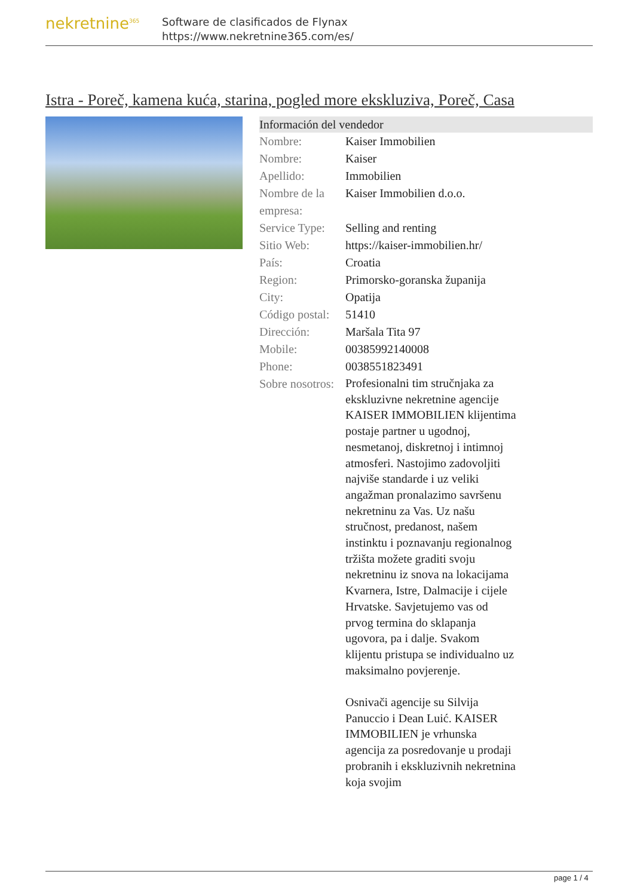nekretnine<sup>365</sup>
Software de clasificados de Flynax
https://www.nekretnine365.com/es/
Istra - Poreč, kamena kuća, starina, pogled more ekskluziva, Poreč, Casa
Información del vendedor
| Nombre: | Kaiser Immobilien |
| Nombre: | Kaiser |
| Apellido: | Immobilien |
| Nombre de la empresa: | Kaiser Immobilien d.o.o. |
| Service Type: | Selling and renting |
| Sitio Web: | https://kaiser-immobilien.hr/ |
| País: | Croatia |
| Region: | Primorsko-goranska županija |
| City: | Opatija |
| Código postal: | 51410 |
| Dirección: | Maršala Tita 97 |
| Mobile: | 00385992140008 |
| Phone: | 0038551823491 |
| Sobre nosotros: | Profesionalni tim stručnjaka za ekskluzivne nekretnine agencije KAISER IMMOBILIEN klijentima postaje partner u ugodnoj, nesmetanoj, diskretnoj i intimnoj atmosferi. Nastojimo zadovoljiti najviše standarde i uz veliki angažman pronalazimo savršenu nekretninu za Vas. Uz našu stručnost, predanost, našem instinktu i poznavanju regionalnog tržišta možete graditi svoju nekretninu iz snova na lokacijama Kvarnera, Istre, Dalmacije i cijele Hrvatske. Savjetujemo vas od prvog termina do sklapanja ugovora, pa i dalje. Svakom klijentu pristupa se individualno uz maksimalno povjerenje. Osnivači agencije su Silvija Panuccio i Dean Luić. KAISER IMMOBILIEN je vrhunska agencija za posredovanje u prodaji probranih i ekskluzivnih nekretnina koja svojim |
page 1 / 4